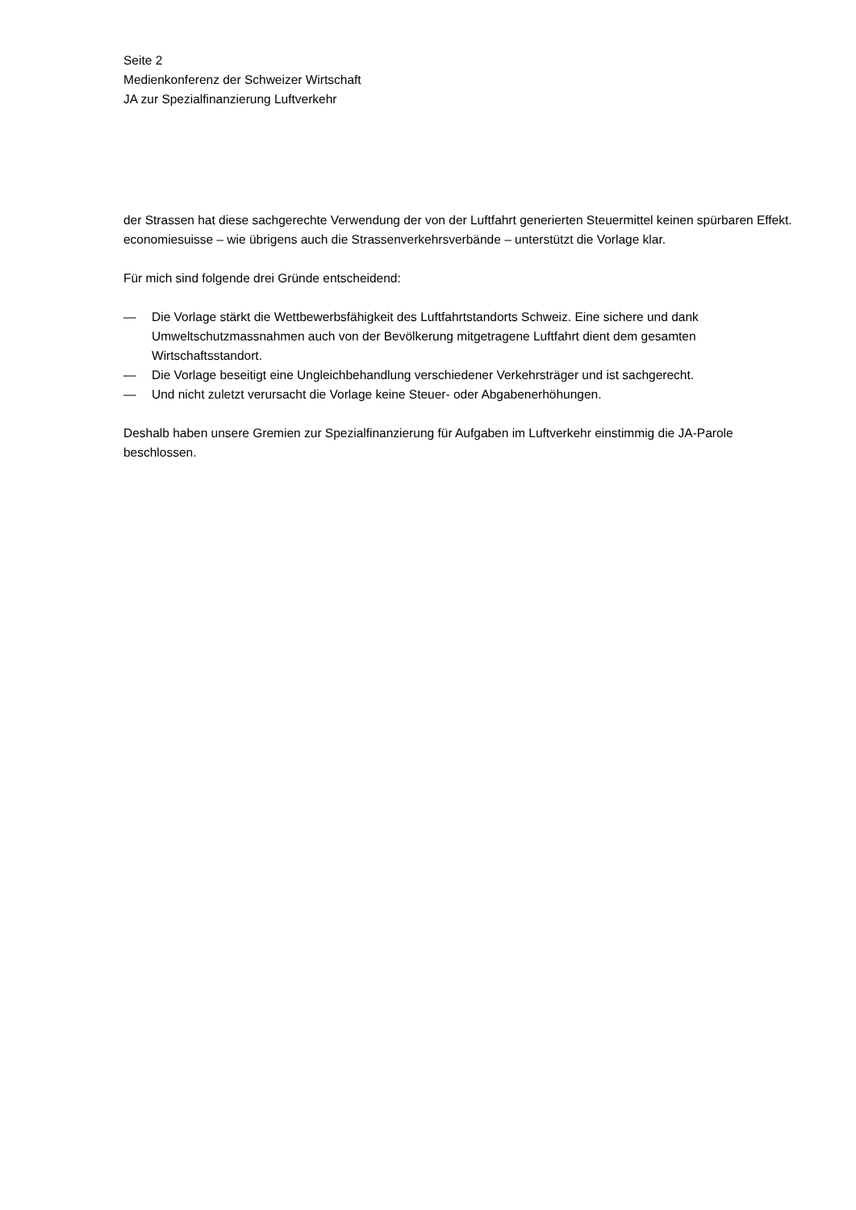Seite 2
Medienkonferenz der Schweizer Wirtschaft
JA zur Spezialfinanzierung Luftverkehr
der Strassen hat diese sachgerechte Verwendung der von der Luftfahrt generierten Steuermittel keinen spürbaren Effekt. economiesuisse – wie übrigens auch die Strassenverkehrsverbände – unterstützt die Vorlage klar.
Für mich sind folgende drei Gründe entscheidend:
— Die Vorlage stärkt die Wettbewerbsfähigkeit des Luftfahrtstandorts Schweiz. Eine sichere und dank Umweltschutzmassnahmen auch von der Bevölkerung mitgetragene Luftfahrt dient dem gesamten Wirtschaftsstandort.
— Die Vorlage beseitigt eine Ungleichbehandlung verschiedener Verkehrsträger und ist sachgerecht.
— Und nicht zuletzt verursacht die Vorlage keine Steuer- oder Abgabenerhöhungen.
Deshalb haben unsere Gremien zur Spezialfinanzierung für Aufgaben im Luftverkehr einstimmig die JA-Parole beschlossen.